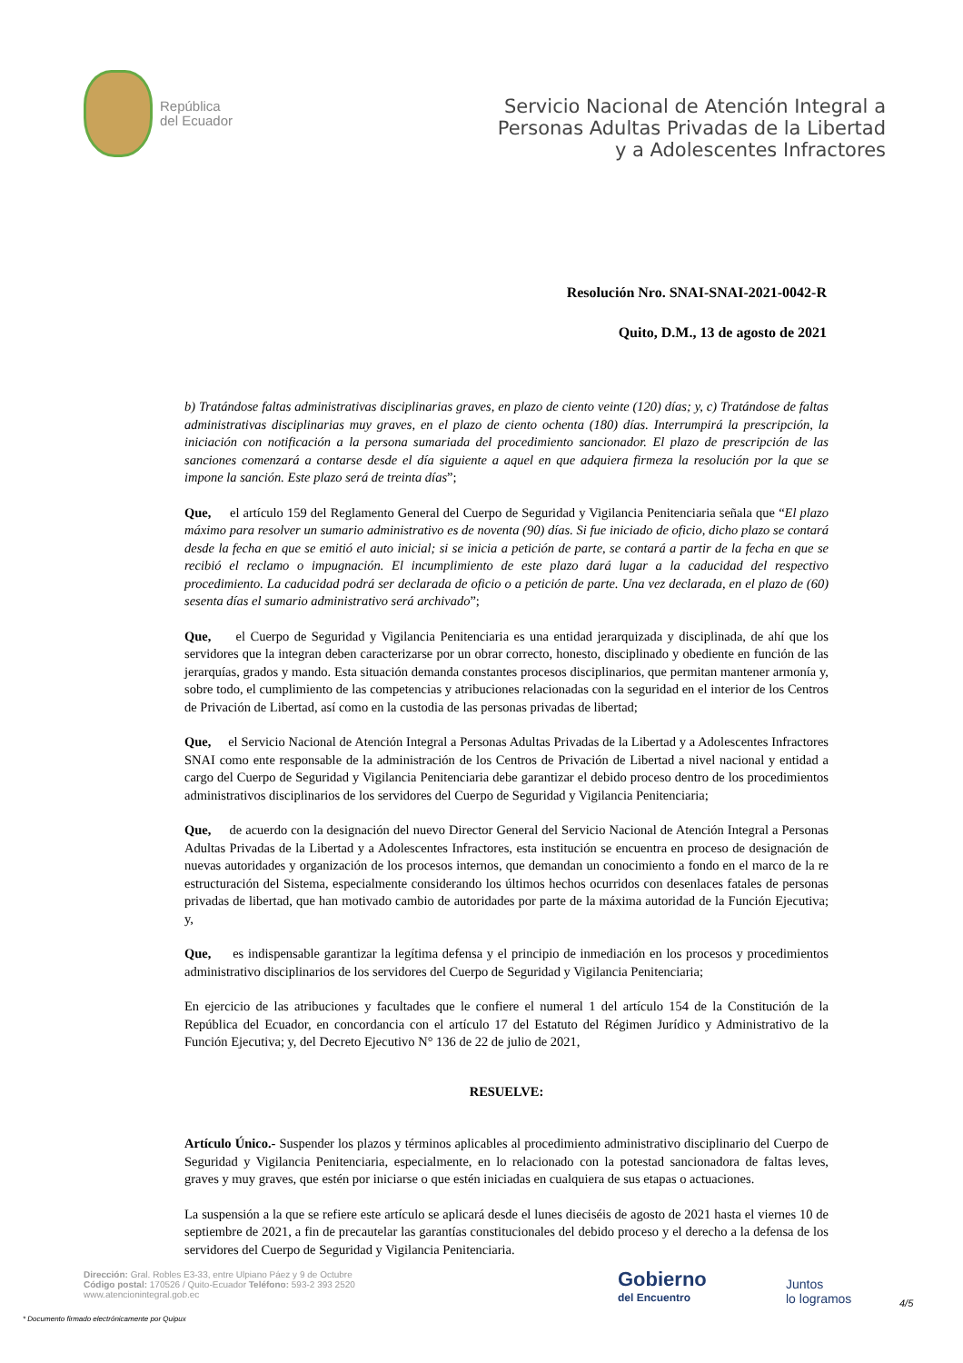República
del Ecuador
Servicio Nacional de Atención Integral a
Personas Adultas Privadas de la Libertad
y a Adolescentes Infractores
Resolución Nro. SNAI-SNAI-2021-0042-R
Quito, D.M., 13 de agosto de 2021
b) Tratándose faltas administrativas disciplinarias graves, en plazo de ciento veinte (120) días; y, c) Tratándose de faltas administrativas disciplinarias muy graves, en el plazo de ciento ochenta (180) días. Interrumpirá la prescripción, la iniciación con notificación a la persona sumariada del procedimiento sancionador. El plazo de prescripción de las sanciones comenzará a contarse desde el día siguiente a aquel en que adquiera firmeza la resolución por la que se impone la sanción. Este plazo será de treinta días”;
Que, el artículo 159 del Reglamento General del Cuerpo de Seguridad y Vigilancia Penitenciaria señala que “El plazo máximo para resolver un sumario administrativo es de noventa (90) días. Si fue iniciado de oficio, dicho plazo se contará desde la fecha en que se emitió el auto inicial; si se inicia a petición de parte, se contará a partir de la fecha en que se recibió el reclamo o impugnación. El incumplimiento de este plazo dará lugar a la caducidad del respectivo procedimiento. La caducidad podrá ser declarada de oficio o a petición de parte. Una vez declarada, en el plazo de (60) sesenta días el sumario administrativo será archivado”;
Que, el Cuerpo de Seguridad y Vigilancia Penitenciaria es una entidad jerarquizada y disciplinada, de ahí que los servidores que la integran deben caracterizarse por un obrar correcto, honesto, disciplinado y obediente en función de las jerarquías, grados y mando. Esta situación demanda constantes procesos disciplinarios, que permitan mantener armonía y, sobre todo, el cumplimiento de las competencias y atribuciones relacionadas con la seguridad en el interior de los Centros de Privación de Libertad, así como en la custodia de las personas privadas de libertad;
Que, el Servicio Nacional de Atención Integral a Personas Adultas Privadas de la Libertad y a Adolescentes Infractores SNAI como ente responsable de la administración de los Centros de Privación de Libertad a nivel nacional y entidad a cargo del Cuerpo de Seguridad y Vigilancia Penitenciaria debe garantizar el debido proceso dentro de los procedimientos administrativos disciplinarios de los servidores del Cuerpo de Seguridad y Vigilancia Penitenciaria;
Que, de acuerdo con la designación del nuevo Director General del Servicio Nacional de Atención Integral a Personas Adultas Privadas de la Libertad y a Adolescentes Infractores, esta institución se encuentra en proceso de designación de nuevas autoridades y organización de los procesos internos, que demandan un conocimiento a fondo en el marco de la re estructuración del Sistema, especialmente considerando los últimos hechos ocurridos con desenlaces fatales de personas privadas de libertad, que han motivado cambio de autoridades por parte de la máxima autoridad de la Función Ejecutiva; y,
Que, es indispensable garantizar la legítima defensa y el principio de inmediación en los procesos y procedimientos administrativo disciplinarios de los servidores del Cuerpo de Seguridad y Vigilancia Penitenciaria;
En ejercicio de las atribuciones y facultades que le confiere el numeral 1 del artículo 154 de la Constitución de la República del Ecuador, en concordancia con el artículo 17 del Estatuto del Régimen Jurídico y Administrativo de la Función Ejecutiva; y, del Decreto Ejecutivo N° 136 de 22 de julio de 2021,
RESUELVE:
Artículo Único.- Suspender los plazos y términos aplicables al procedimiento administrativo disciplinario del Cuerpo de Seguridad y Vigilancia Penitenciaria, especialmente, en lo relacionado con la potestad sancionadora de faltas leves, graves y muy graves, que estén por iniciarse o que estén iniciadas en cualquiera de sus etapas o actuaciones.
La suspensión a la que se refiere este artículo se aplicará desde el lunes dieciséis de agosto de 2021 hasta el viernes 10 de septiembre de 2021, a fin de precautelar las garantías constitucionales del debido proceso y el derecho a la defensa de los servidores del Cuerpo de Seguridad y Vigilancia Penitenciaria.
Dirección: Gral. Robles E3-33, entre Ulpiano Páez y 9 de Octubre
Código postal: 170526 / Quito-Ecuador Teléfono: 593-2 393 2520
www.atencionintegral.gob.ec
Gobierno
del Encuentro
Juntos
lo logramos
4/5
* Documento firmado electrónicamente por Quipux